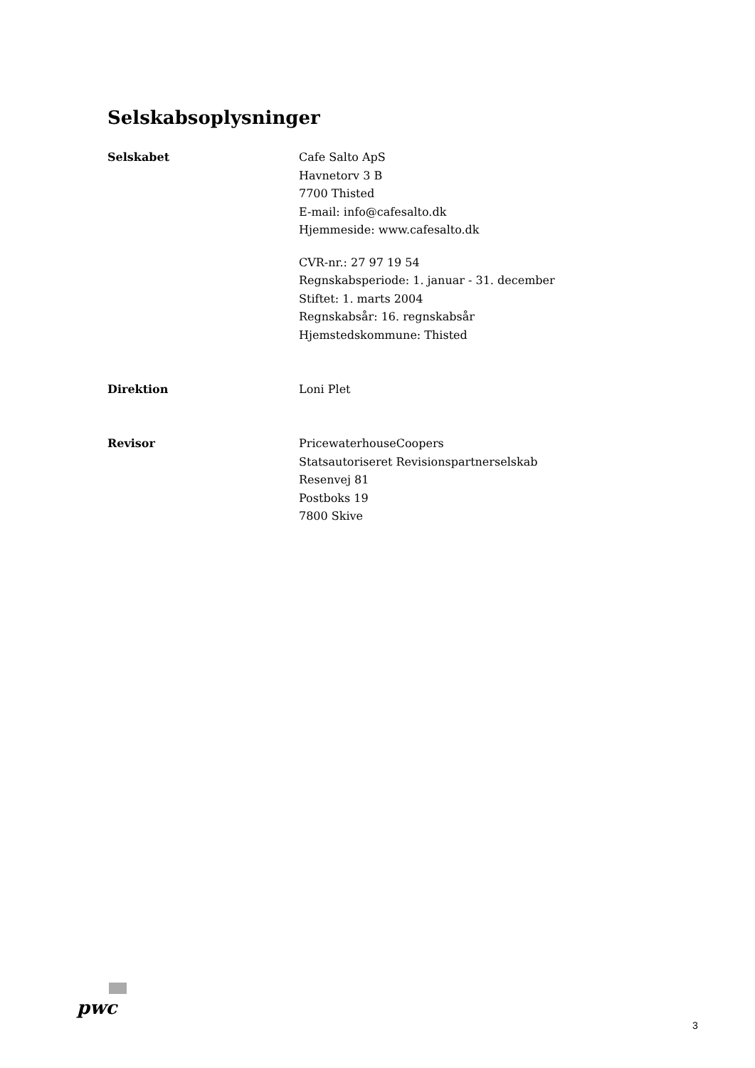Selskabsoplysninger
Selskabet Cafe Salto ApS
Havnetorv 3 B
7700 Thisted
E-mail: info@cafesalto.dk
Hjemmeside: www.cafesalto.dk
CVR-nr.: 27 97 19 54
Regnskabsperiode: 1. januar - 31. december
Stiftet: 1. marts 2004
Regnskabsår: 16. regnskabsår
Hjemstedskommune: Thisted
Direktion Loni Plet
Revisor PricewaterhouseCoopers
Statsautoriseret Revisionspartnerselskab
Resenvej 81
Postboks 19
7800 Skive
pwc
3